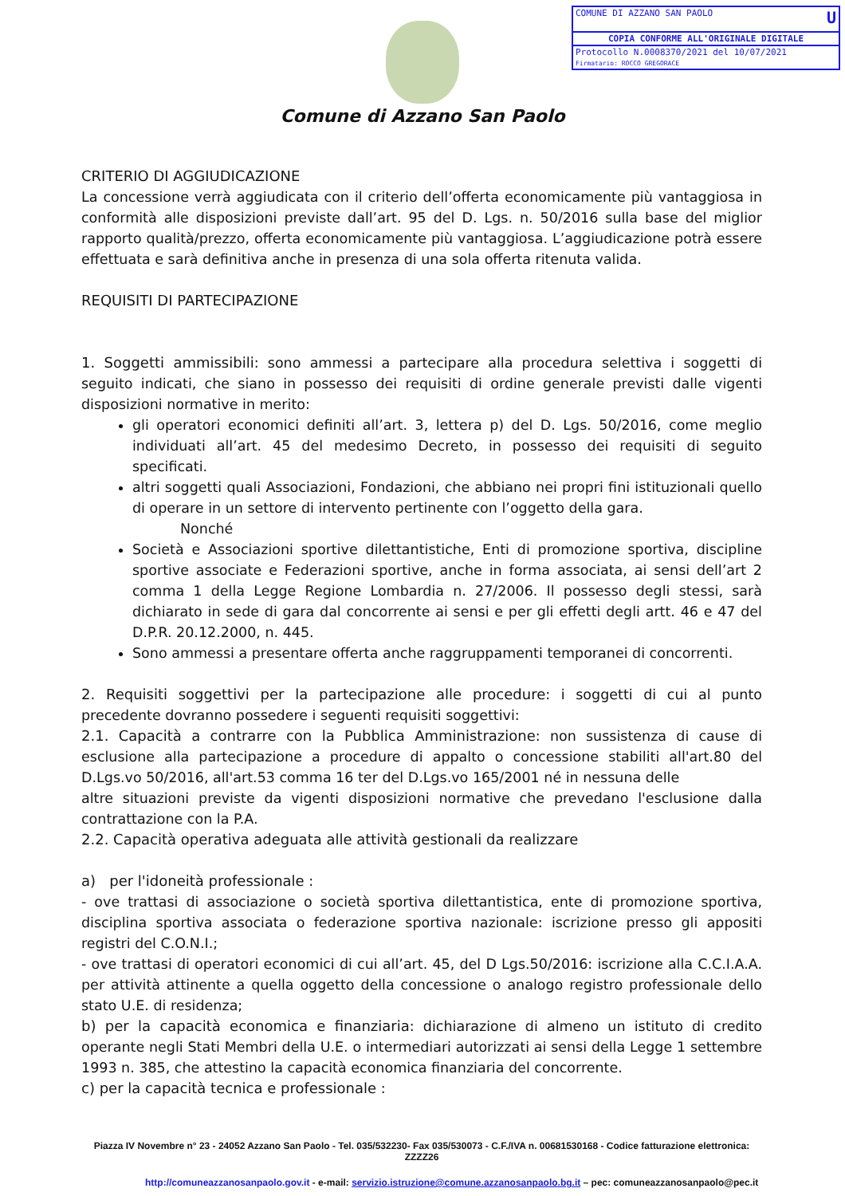COMUNE DI AZZANO SAN PAOLO U
COPIA CONFORME ALL'ORIGINALE DIGITALE
Protocollo N.0008370/2021 del 10/07/2021
Firmatario: ROCCO GREGORACE
Comune di Azzano San Paolo
CRITERIO DI AGGIUDICAZIONE
La concessione verrà aggiudicata con il criterio dell’offerta economicamente più vantaggiosa in conformità alle disposizioni previste dall’art. 95 del D. Lgs. n. 50/2016 sulla base del miglior rapporto qualità/prezzo, offerta economicamente più vantaggiosa. L’aggiudicazione potrà essere effettuata e sarà definitiva anche in presenza di una sola offerta ritenuta valida.
REQUISITI DI PARTECIPAZIONE
1. Soggetti ammissibili: sono ammessi a partecipare alla procedura selettiva i soggetti di seguito indicati, che siano in possesso dei requisiti di ordine generale previsti dalle vigenti disposizioni normative in merito:
gli operatori economici definiti all’art. 3, lettera p) del D. Lgs. 50/2016, come meglio individuati all’art. 45 del medesimo Decreto, in possesso dei requisiti di seguito specificati.
altri soggetti quali Associazioni, Fondazioni, che abbiano nei propri fini istituzionali quello di operare in un settore di intervento pertinente con l’oggetto della gara.
Nonché
Società e Associazioni sportive dilettantistiche, Enti di promozione sportiva, discipline sportive associate e Federazioni sportive, anche in forma associata, ai sensi dell’art 2 comma 1 della Legge Regione Lombardia n. 27/2006. Il possesso degli stessi, sarà dichiarato in sede di gara dal concorrente ai sensi e per gli effetti degli artt. 46 e 47 del D.P.R. 20.12.2000, n. 445.
Sono ammessi a presentare offerta anche raggruppamenti temporanei di concorrenti.
2. Requisiti soggettivi per la partecipazione alle procedure: i soggetti di cui al punto precedente dovranno possedere i seguenti requisiti soggettivi:
2.1. Capacità a contrarre con la Pubblica Amministrazione: non sussistenza di cause di esclusione alla partecipazione a procedure di appalto o concessione stabiliti all'art.80 del D.Lgs.vo 50/2016, all'art.53 comma 16 ter del D.Lgs.vo 165/2001 né in nessuna delle
altre situazioni previste da vigenti disposizioni normative che prevedano l'esclusione dalla contrattazione con la P.A.
2.2. Capacità operativa adeguata alle attività gestionali da realizzare
a) per l'idoneità professionale :
- ove trattasi di associazione o società sportiva dilettantistica, ente di promozione sportiva, disciplina sportiva associata o federazione sportiva nazionale: iscrizione presso gli appositi registri del C.O.N.I.;
- ove trattasi di operatori economici di cui all’art. 45, del D Lgs.50/2016: iscrizione alla C.C.I.A.A. per attività attinente a quella oggetto della concessione o analogo registro professionale dello stato U.E. di residenza;
b) per la capacità economica e finanziaria: dichiarazione di almeno un istituto di credito operante negli Stati Membri della U.E. o intermediari autorizzati ai sensi della Legge 1 settembre 1993 n. 385, che attestino la capacità economica finanziaria del concorrente.
c) per la capacità tecnica e professionale :
Piazza IV Novembre n° 23 - 24052 Azzano San Paolo - Tel. 035/532230- Fax 035/530073 - C.F./IVA n. 00681530168 - Codice fatturazione elettronica: ZZZZ26
http://comuneazzanosanpaolo.gov.it - e-mail: servizio.istruzione@comune.azzanosanpaolo.bg.it – pec: comuneazzanosanpaolo@pec.it